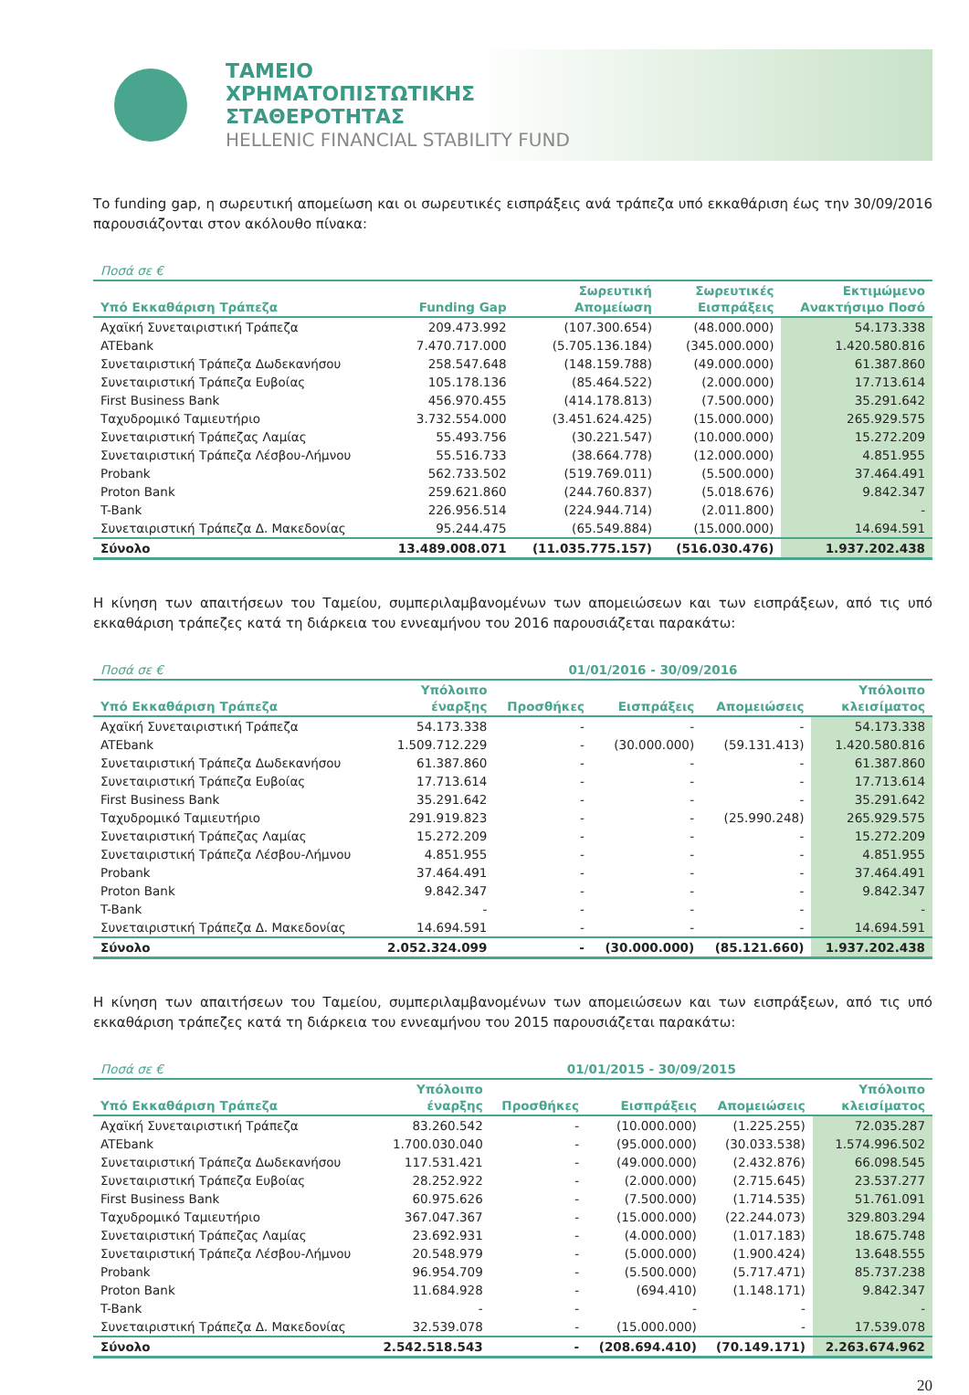ΤΑΜΕΙΟ
ΧΡΗΜΑΤΟΠΙΣΤΩΤΙΚΗΣ
ΣΤΑΘΕΡΟΤΗΤΑΣ
HELLENIC FINANCIAL STABILITY FUND
Το funding gap, η σωρευτική απομείωση και οι σωρευτικές εισπράξεις ανά τράπεζα υπό εκκαθάριση έως την 30/09/2016 παρουσιάζονται στον ακόλουθο πίνακα:
| Ποσά σε € | | | | |
| Υπό Εκκαθάριση Τράπεζα | Funding Gap | Σωρευτική Απομείωση | Σωρευτικές Εισπράξεις | Εκτιμώμενο Ανακτήσιμο Ποσό |
| Αχαϊκή Συνεταιριστική Τράπεζα | 209.473.992 | (107.300.654) | (48.000.000) | 54.173.338 |
| ATEbank | 7.470.717.000 | (5.705.136.184) | (345.000.000) | 1.420.580.816 |
| Συνεταιριστική Τράπεζα Δωδεκανήσου | 258.547.648 | (148.159.788) | (49.000.000) | 61.387.860 |
| Συνεταιριστική Τράπεζα Ευβοίας | 105.178.136 | (85.464.522) | (2.000.000) | 17.713.614 |
| First Business Bank | 456.970.455 | (414.178.813) | (7.500.000) | 35.291.642 |
| Ταχυδρομικό Ταμιευτήριο | 3.732.554.000 | (3.451.624.425) | (15.000.000) | 265.929.575 |
| Συνεταιριστική Τράπεζας Λαμίας | 55.493.756 | (30.221.547) | (10.000.000) | 15.272.209 |
| Συνεταιριστική Τράπεζα Λέσβου-Λήμνου | 55.516.733 | (38.664.778) | (12.000.000) | 4.851.955 |
| Probank | 562.733.502 | (519.769.011) | (5.500.000) | 37.464.491 |
| Proton Bank | 259.621.860 | (244.760.837) | (5.018.676) | 9.842.347 |
| T-Bank | 226.956.514 | (224.944.714) | (2.011.800) | - |
| Συνεταιριστική Τράπεζα Δ. Μακεδονίας | 95.244.475 | (65.549.884) | (15.000.000) | 14.694.591 |
| Σύνολο | 13.489.008.071 | (11.035.775.157) | (516.030.476) | 1.937.202.438 |
Η κίνηση των απαιτήσεων του Ταμείου, συμπεριλαμβανομένων των απομειώσεων και των εισπράξεων, από τις υπό εκκαθάριση τράπεζες κατά τη διάρκεια του εννεαμήνου του 2016 παρουσιάζεται παρακάτω:
| Ποσά σε € | 01/01/2016 - 30/09/2016 | | | | |
| Υπό Εκκαθάριση Τράπεζα | Υπόλοιπο έναρξης | Προσθήκες | Εισπράξεις | Απομειώσεις | Υπόλοιπο κλεισίματος |
| Αχαϊκή Συνεταιριστική Τράπεζα | 54.173.338 | - | - | - | 54.173.338 |
| ATEbank | 1.509.712.229 | - | (30.000.000) | (59.131.413) | 1.420.580.816 |
| Συνεταιριστική Τράπεζα Δωδεκανήσου | 61.387.860 | - | - | - | 61.387.860 |
| Συνεταιριστική Τράπεζα Ευβοίας | 17.713.614 | - | - | - | 17.713.614 |
| First Business Bank | 35.291.642 | - | - | - | 35.291.642 |
| Ταχυδρομικό Ταμιευτήριο | 291.919.823 | - | - | (25.990.248) | 265.929.575 |
| Συνεταιριστική Τράπεζας Λαμίας | 15.272.209 | - | - | - | 15.272.209 |
| Συνεταιριστική Τράπεζα Λέσβου-Λήμνου | 4.851.955 | - | - | - | 4.851.955 |
| Probank | 37.464.491 | - | - | - | 37.464.491 |
| Proton Bank | 9.842.347 | - | - | - | 9.842.347 |
| T-Bank | - | - | - | - | - |
| Συνεταιριστική Τράπεζα Δ. Μακεδονίας | 14.694.591 | - | - | - | 14.694.591 |
| Σύνολο | 2.052.324.099 | - | (30.000.000) | (85.121.660) | 1.937.202.438 |
Η κίνηση των απαιτήσεων του Ταμείου, συμπεριλαμβανομένων των απομειώσεων και των εισπράξεων, από τις υπό εκκαθάριση τράπεζες κατά τη διάρκεια του εννεαμήνου του 2015 παρουσιάζεται παρακάτω:
| Ποσά σε € | 01/01/2015 - 30/09/2015 | | | | |
| Υπό Εκκαθάριση Τράπεζα | Υπόλοιπο έναρξης | Προσθήκες | Εισπράξεις | Απομειώσεις | Υπόλοιπο κλεισίματος |
| Αχαϊκή Συνεταιριστική Τράπεζα | 83.260.542 | - | (10.000.000) | (1.225.255) | 72.035.287 |
| ATEbank | 1.700.030.040 | - | (95.000.000) | (30.033.538) | 1.574.996.502 |
| Συνεταιριστική Τράπεζα Δωδεκανήσου | 117.531.421 | - | (49.000.000) | (2.432.876) | 66.098.545 |
| Συνεταιριστική Τράπεζα Ευβοίας | 28.252.922 | - | (2.000.000) | (2.715.645) | 23.537.277 |
| First Business Bank | 60.975.626 | - | (7.500.000) | (1.714.535) | 51.761.091 |
| Ταχυδρομικό Ταμιευτήριο | 367.047.367 | - | (15.000.000) | (22.244.073) | 329.803.294 |
| Συνεταιριστική Τράπεζας Λαμίας | 23.692.931 | - | (4.000.000) | (1.017.183) | 18.675.748 |
| Συνεταιριστική Τράπεζα Λέσβου-Λήμνου | 20.548.979 | - | (5.000.000) | (1.900.424) | 13.648.555 |
| Probank | 96.954.709 | - | (5.500.000) | (5.717.471) | 85.737.238 |
| Proton Bank | 11.684.928 | - | (694.410) | (1.148.171) | 9.842.347 |
| T-Bank | - | - | - | - | - |
| Συνεταιριστική Τράπεζα Δ. Μακεδονίας | 32.539.078 | - | (15.000.000) | - | 17.539.078 |
| Σύνολο | 2.542.518.543 | - | (208.694.410) | (70.149.171) | 2.263.674.962 |
20